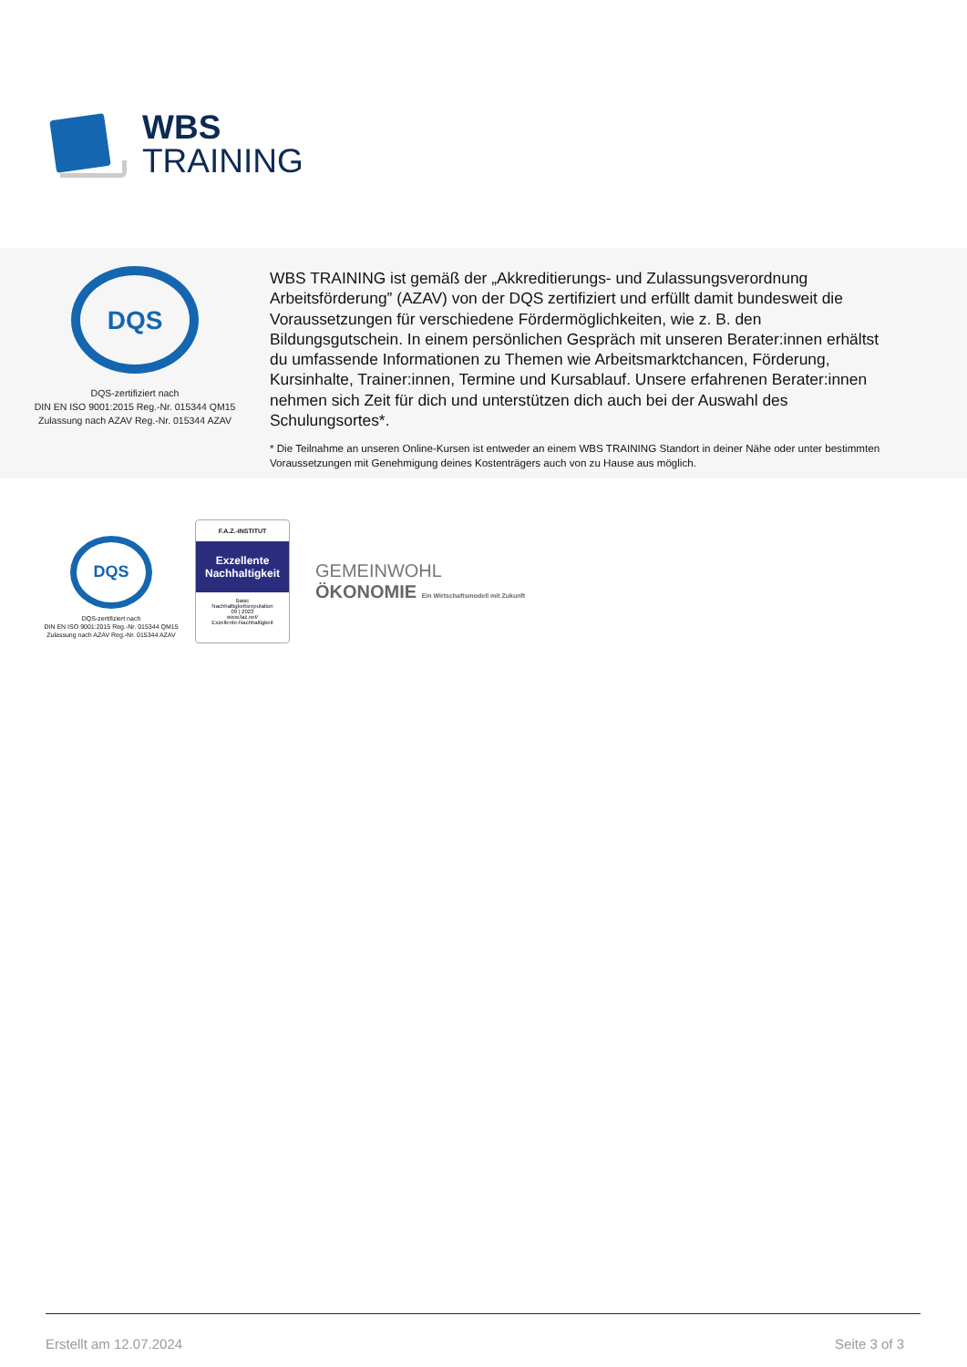WBS
TRAINING
DQS
DQS-zertifiziert nach
DIN EN ISO 9001:2015 Reg.-Nr. 015344 QM15
Zulassung nach AZAV Reg.-Nr. 015344 AZAV
WBS TRAINING ist gemäß der „Akkreditierungs- und Zulassungsverordnung Arbeitsförderung” (AZAV) von der DQS zertifiziert und erfüllt damit bundesweit die Voraussetzungen für verschiedene Fördermöglichkeiten, wie z. B. den Bildungsgutschein. In einem persönlichen Gespräch mit unseren Berater:innen erhältst du umfassende Informationen zu Themen wie Arbeitsmarktchancen, Förderung, Kursinhalte, Trainer:innen, Termine und Kursablauf. Unsere erfahrenen Berater:innen nehmen sich Zeit für dich und unterstützen dich auch bei der Auswahl des Schulungsortes*.
* Die Teilnahme an unseren Online-Kursen ist entweder an einem WBS TRAINING Standort in deiner Nähe oder unter bestimmten Voraussetzungen mit Genehmigung deines Kostenträgers auch von zu Hause aus möglich.
DQS
DQS-zertifiziert nach
DIN EN ISO 9001:2015 Reg.-Nr. 015344 QM15
Zulassung nach AZAV Reg.-Nr. 015344 AZAV
F.A.Z.-INSTITUT
Exzellente Nachhaltigkeit
Basic
Nachhaltigkeitsreputation
09 | 2023
www.faz.net/
Exzellente-Nachhaltigkeit
GEMEINWOHL
ÖKONOMIE Ein Wirtschaftsmodell mit Zukunft
Erstellt am 12.07.2024 Seite 3 of 3